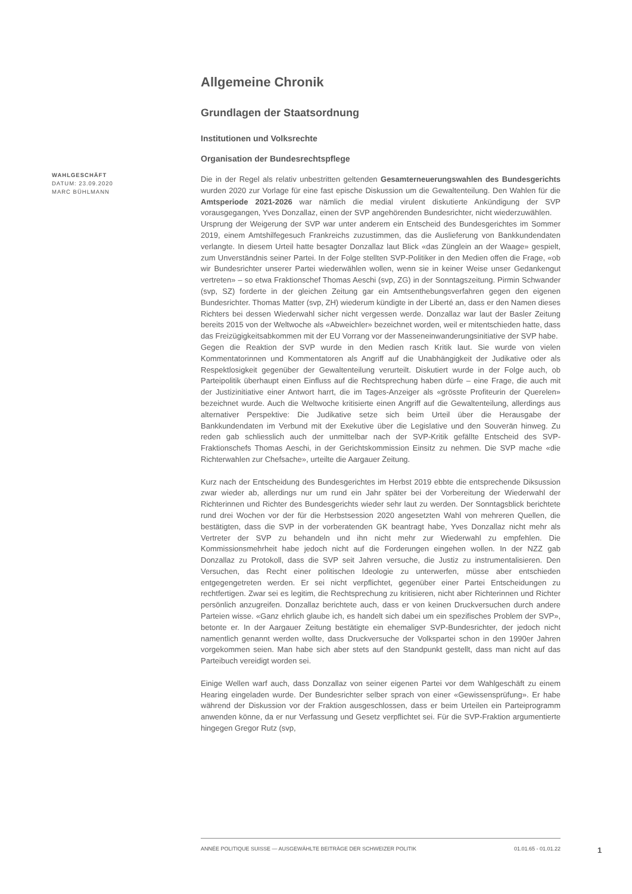WAHLGESCHÄFT
DATUM: 23.09.2020
MARC BÜHLMANN
Allgemeine Chronik
Grundlagen der Staatsordnung
Institutionen und Volksrechte
Organisation der Bundesrechtspflege
Die in der Regel als relativ unbestritten geltenden Gesamterneuerungswahlen des Bundesgerichts wurden 2020 zur Vorlage für eine fast epische Diskussion um die Gewaltenteilung. Den Wahlen für die Amtsperiode 2021-2026 war nämlich die medial virulent diskutierte Ankündigung der SVP vorausgegangen, Yves Donzallaz, einen der SVP angehörenden Bundesrichter, nicht wiederzuwählen.
Ursprung der Weigerung der SVP war unter anderem ein Entscheid des Bundesgerichtes im Sommer 2019, einem Amtshilfegesuch Frankreichs zuzustimmen, das die Auslieferung von Bankkundendaten verlangte. In diesem Urteil hatte besagter Donzallaz laut Blick «das Zünglein an der Waage» gespielt, zum Unverständnis seiner Partei. In der Folge stellten SVP-Politiker in den Medien offen die Frage, «ob wir Bundesrichter unserer Partei wiederwählen wollen, wenn sie in keiner Weise unser Gedankengut vertreten» – so etwa Fraktionschef Thomas Aeschi (svp, ZG) in der Sonntagszeitung. Pirmin Schwander (svp, SZ) forderte in der gleichen Zeitung gar ein Amtsenthebungsverfahren gegen den eigenen Bundesrichter. Thomas Matter (svp, ZH) wiederum kündigte in der Liberté an, dass er den Namen dieses Richters bei dessen Wiederwahl sicher nicht vergessen werde. Donzallaz war laut der Basler Zeitung bereits 2015 von der Weltwoche als «Abweichler» bezeichnet worden, weil er mitentschieden hatte, dass das Freizügigkeitsabkommen mit der EU Vorrang vor der Masseneinwanderungsinitiative der SVP habe.
Gegen die Reaktion der SVP wurde in den Medien rasch Kritik laut. Sie wurde von vielen Kommentatorinnen und Kommentatoren als Angriff auf die Unabhängigkeit der Judikative oder als Respektlosigkeit gegenüber der Gewaltenteilung verurteilt. Diskutiert wurde in der Folge auch, ob Parteipolitik überhaupt einen Einfluss auf die Rechtsprechung haben dürfe – eine Frage, die auch mit der Justizinitiative einer Antwort harrt, die im Tages-Anzeiger als «grösste Profiteurin der Querelen» bezeichnet wurde. Auch die Weltwoche kritisierte einen Angriff auf die Gewaltenteilung, allerdings aus alternativer Perspektive: Die Judikative setze sich beim Urteil über die Herausgabe der Bankkundendaten im Verbund mit der Exekutive über die Legislative und den Souverän hinweg. Zu reden gab schliesslich auch der unmittelbar nach der SVP-Kritik gefällte Entscheid des SVP-Fraktionschefs Thomas Aeschi, in der Gerichtskommission Einsitz zu nehmen. Die SVP mache «die Richterwahlen zur Chefsache», urteilte die Aargauer Zeitung.
Kurz nach der Entscheidung des Bundesgerichtes im Herbst 2019 ebbte die entsprechende Diksussion zwar wieder ab, allerdings nur um rund ein Jahr später bei der Vorbereitung der Wiederwahl der Richterinnen und Richter des Bundesgerichts wieder sehr laut zu werden. Der Sonntagsblick berichtete rund drei Wochen vor der für die Herbstsession 2020 angesetzten Wahl von mehreren Quellen, die bestätigten, dass die SVP in der vorberatenden GK beantragt habe, Yves Donzallaz nicht mehr als Vertreter der SVP zu behandeln und ihn nicht mehr zur Wiederwahl zu empfehlen. Die Kommissionsmehrheit habe jedoch nicht auf die Forderungen eingehen wollen. In der NZZ gab Donzallaz zu Protokoll, dass die SVP seit Jahren versuche, die Justiz zu instrumentalisieren. Den Versuchen, das Recht einer politischen Ideologie zu unterwerfen, müsse aber entschieden entgegengetreten werden. Er sei nicht verpflichtet, gegenüber einer Partei Entscheidungen zu rechtfertigen. Zwar sei es legitim, die Rechtsprechung zu kritisieren, nicht aber Richterinnen und Richter persönlich anzugreifen. Donzallaz berichtete auch, dass er von keinen Druckversuchen durch andere Parteien wisse. «Ganz ehrlich glaube ich, es handelt sich dabei um ein spezifisches Problem der SVP», betonte er. In der Aargauer Zeitung bestätigte ein ehemaliger SVP-Bundesrichter, der jedoch nicht namentlich genannt werden wollte, dass Druckversuche der Volkspartei schon in den 1990er Jahren vorgekommen seien. Man habe sich aber stets auf den Standpunkt gestellt, dass man nicht auf das Parteibuch vereidigt worden sei.
Einige Wellen warf auch, dass Donzallaz von seiner eigenen Partei vor dem Wahlgeschäft zu einem Hearing eingeladen wurde. Der Bundesrichter selber sprach von einer «Gewissensprüfung». Er habe während der Diskussion vor der Fraktion ausgeschlossen, dass er beim Urteilen ein Parteiprogramm anwenden könne, da er nur Verfassung und Gesetz verpflichtet sei. Für die SVP-Fraktion argumentierte hingegen Gregor Rutz (svp,
ANNÉE POLITIQUE SUISSE — AUSGEWÄHLTE BEITRÄGE DER SCHWEIZER POLITIK 01.01.65 - 01.01.22
1